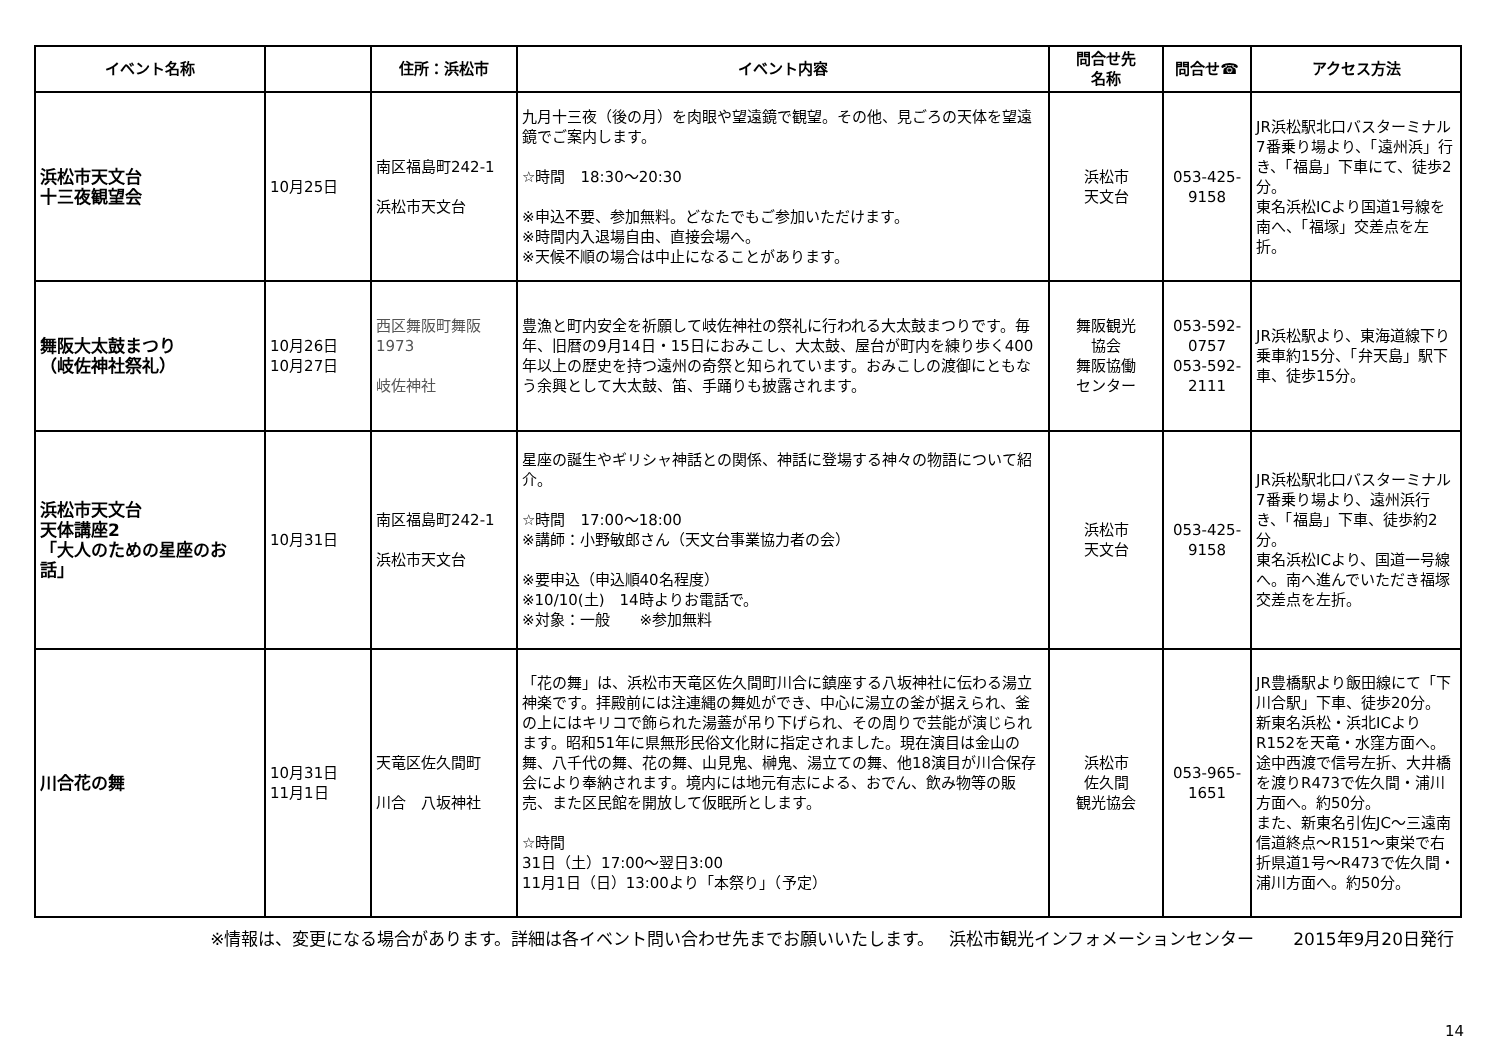| イベント名称 | | 住所：浜松市 | イベント内容 | 問合せ先 名称 | 問合せ☎ | アクセス方法 |
| --- | --- | --- | --- | --- | --- | --- |
| 浜松市天文台 十三夜観望会 | 10月25日 | 南区福島町242-1 浜松市天文台 | 九月十三夜（後の月）を肉眼や望遠鏡で観望。その他、見ごろの天体を望遠鏡でご案内します。 ☆時間 18:30～20:30 ※申込不要、参加無料。どなたでもご参加いただけます。 ※時間内入退場自由、直接会場へ。 ※天候不順の場合は中止になることがあります。 | 浜松市 天文台 | 053-425- 9158 | JR浜松駅北口バスターミナル7番乗り場より、「遠州浜」行き、「福島」下車にて、徒歩2分。 東名浜松ICより国道1号線を南へ、「福塚」交差点を左折。 |
| 舞阪大太鼓まつり （岐佐神社祭礼） | 10月26日 10月27日 | 西区舞阪町舞阪1973 岐佐神社 | 豊漁と町内安全を祈願して岐佐神社の祭礼に行われる大太鼓まつりです。毎年、旧暦の9月14日・15日におみこし、大太鼓、屋台が町内を練り歩く400年以上の歴史を持つ遠州の奇祭と知られています。おみこしの渡御にともなう余興として大太鼓、笛、手踊りも披露されます。 | 舞阪観光 協会 舞阪協働 センター | 053-592- 0757 053-592- 2111 | JR浜松駅より、東海道線下り乗車約15分、「弁天島」駅下車、徒歩15分。 |
| 浜松市天文台 天体講座2 「大人のための星座のお話」 | 10月31日 | 南区福島町242-1 浜松市天文台 | 星座の誕生やギリシャ神話との関係、神話に登場する神々の物語について紹介。 ☆時間 17:00～18:00 ※講師：小野敏郎さん（天文台事業協力者の会） ※要申込（申込順40名程度） ※10/10(土) 14時よりお電話で。 ※対象：一般 ※参加無料 | 浜松市 天文台 | 053-425- 9158 | JR浜松駅北口バスターミナル7番乗り場より、遠州浜行き、「福島」下車、徒歩約2分。 東名浜松ICより、国道一号線へ。南へ進んでいただき福塚交差点を左折。 |
| 川合花の舞 | 10月31日 11月1日 | 天竜区佐久間町 川合 八坂神社 | 「花の舞」は、浜松市天竜区佐久間町川合に鎮座する八坂神社に伝わる湯立神楽です。拝殿前には注連縄の舞処ができ、中心に湯立の釜が据えられ、釜の上にはキリコで飾られた湯蓋が吊り下げられ、その周りで芸能が演じられます。昭和51年に県無形民俗文化財に指定されました。現在演目は金山の舞、八千代の舞、花の舞、山見鬼、榊鬼、湯立ての舞、他18演目が川合保存会により奉納されます。境内には地元有志による、おでん、飲み物等の販売、また区民館を開放して仮眠所とします。 ☆時間 31日（土）17:00～翌日3:00 11月1日（日）13:00より「本祭り」（予定） | 浜松市 佐久間 観光協会 | 053-965- 1651 | JR豊橋駅より飯田線にて「下川合駅」下車、徒歩20分。 新東名浜松・浜北ICよりR152を天竜・水窪方面へ。途中西渡で信号左折、大井橋を渡りR473で佐久間・浦川方面へ。約50分。 また、新東名引佐JC～三遠南信道終点～R151～東栄で右折県道1号～R473で佐久間・浦川方面へ。約50分。 |
※情報は、変更になる場合があります。詳細は各イベント問い合わせ先までお願いいたします。　 浜松市観光インフォメーションセンター　　 2015年9月20日発行
14